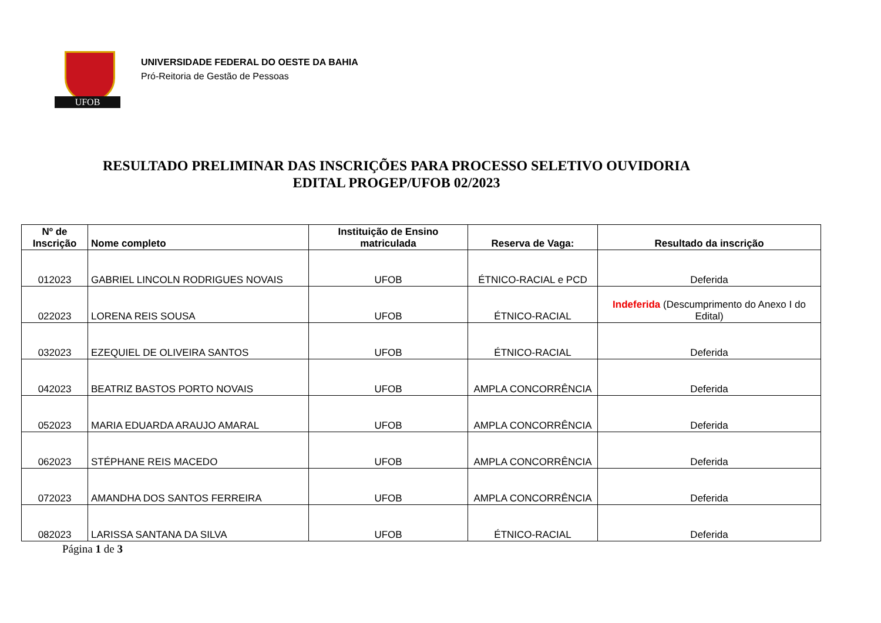UFOB
UNIVERSIDADE FEDERAL DO OESTE DA BAHIA
Pró-Reitoria de Gestão de Pessoas
RESULTADO PRELIMINAR DAS INSCRIÇÕES PARA PROCESSO SELETIVO OUVIDORIA
EDITAL PROGEP/UFOB 02/2023
| Nº de Inscrição | Nome completo | Instituição de Ensino matriculada | Reserva de Vaga: | Resultado da inscrição |
| --- | --- | --- | --- | --- |
| 012023 | GABRIEL LINCOLN RODRIGUES NOVAIS | UFOB | ÉTNICO-RACIAL e PCD | Deferida |
| 022023 | LORENA REIS SOUSA | UFOB | ÉTNICO-RACIAL | Indeferida (Descumprimento do Anexo I do Edital) |
| 032023 | EZEQUIEL DE OLIVEIRA SANTOS | UFOB | ÉTNICO-RACIAL | Deferida |
| 042023 | BEATRIZ BASTOS PORTO NOVAIS | UFOB | AMPLA CONCORRÊNCIA | Deferida |
| 052023 | MARIA EDUARDA ARAUJO AMARAL | UFOB | AMPLA CONCORRÊNCIA | Deferida |
| 062023 | STÉPHANE REIS MACEDO | UFOB | AMPLA CONCORRÊNCIA | Deferida |
| 072023 | AMANDHA DOS SANTOS FERREIRA | UFOB | AMPLA CONCORRÊNCIA | Deferida |
| 082023 | LARISSA SANTANA DA SILVA | UFOB | ÉTNICO-RACIAL | Deferida |
Página 1 de 3